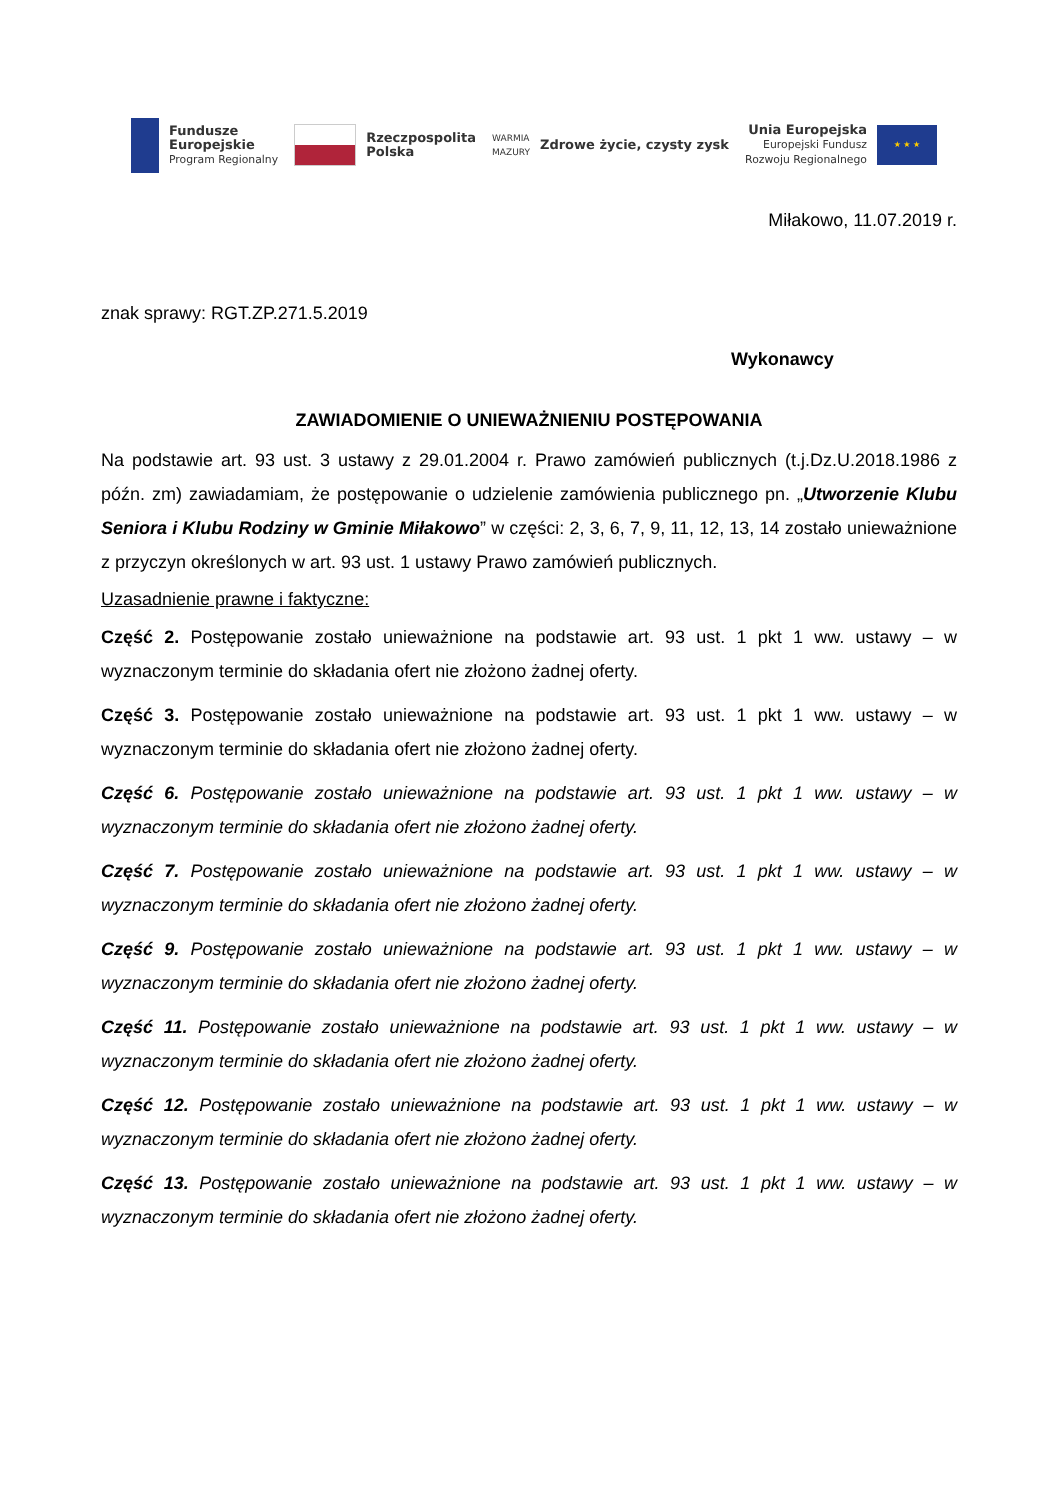Fundusze
Europejskie
Program Regionalny
Rzeczpospolita
Polska
WARMIA
MAZURY
Zdrowe życie, czysty zysk
Unia Europejska
Europejski Fundusz
Rozwoju Regionalnego
★ ★ ★
Miłakowo, 11.07.2019 r.
znak sprawy: RGT.ZP.271.5.2019
Wykonawcy
ZAWIADOMIENIE O UNIEWAŻNIENIU POSTĘPOWANIA
Na podstawie art. 93 ust. 3 ustawy z 29.01.2004 r. Prawo zamówień publicznych (t.j.Dz.U.2018.1986 z późn. zm) zawiadamiam, że postępowanie o udzielenie zamówienia publicznego pn. „Utworzenie Klubu Seniora i Klubu Rodziny w Gminie Miłakowo” w części: 2, 3, 6, 7, 9, 11, 12, 13, 14 zostało unieważnione z przyczyn określonych w art. 93 ust. 1 ustawy Prawo zamówień publicznych.
Uzasadnienie prawne i faktyczne:
Część 2. Postępowanie zostało unieważnione na podstawie art. 93 ust. 1 pkt 1 ww. ustawy – w wyznaczonym terminie do składania ofert nie złożono żadnej oferty.
Część 3. Postępowanie zostało unieważnione na podstawie art. 93 ust. 1 pkt 1 ww. ustawy – w wyznaczonym terminie do składania ofert nie złożono żadnej oferty.
Część 6. Postępowanie zostało unieważnione na podstawie art. 93 ust. 1 pkt 1 ww. ustawy – w wyznaczonym terminie do składania ofert nie złożono żadnej oferty.
Część 7. Postępowanie zostało unieważnione na podstawie art. 93 ust. 1 pkt 1 ww. ustawy – w wyznaczonym terminie do składania ofert nie złożono żadnej oferty.
Część 9. Postępowanie zostało unieważnione na podstawie art. 93 ust. 1 pkt 1 ww. ustawy – w wyznaczonym terminie do składania ofert nie złożono żadnej oferty.
Część 11. Postępowanie zostało unieważnione na podstawie art. 93 ust. 1 pkt 1 ww. ustawy – w wyznaczonym terminie do składania ofert nie złożono żadnej oferty.
Część 12. Postępowanie zostało unieważnione na podstawie art. 93 ust. 1 pkt 1 ww. ustawy – w wyznaczonym terminie do składania ofert nie złożono żadnej oferty.
Część 13. Postępowanie zostało unieważnione na podstawie art. 93 ust. 1 pkt 1 ww. ustawy – w wyznaczonym terminie do składania ofert nie złożono żadnej oferty.